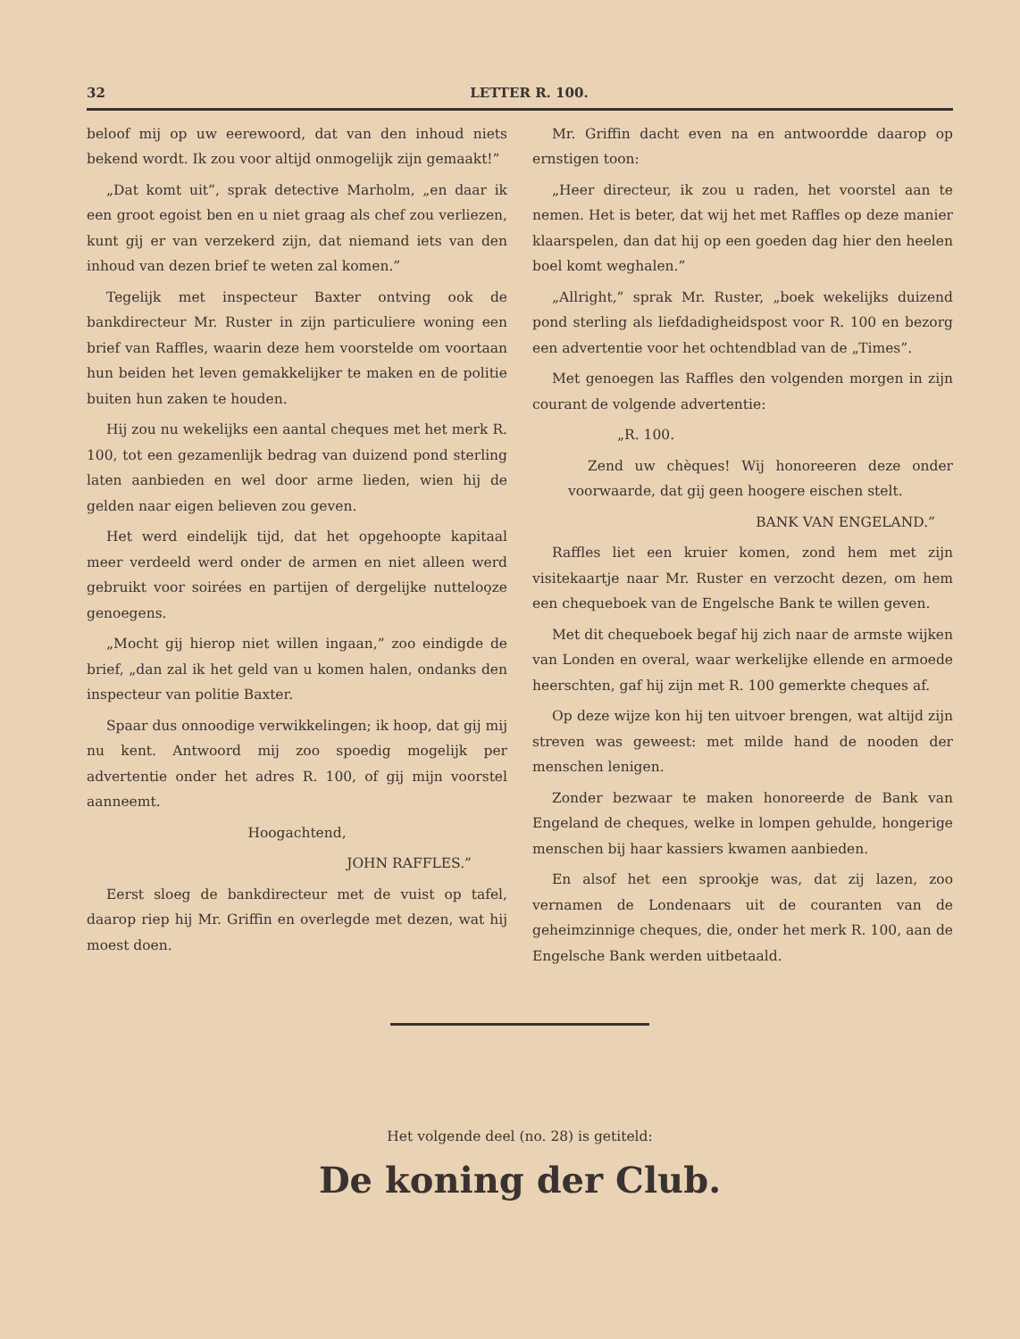32 LETTER R. 100.
beloof mij op uw eerewoord, dat van den inhoud niets bekend wordt. Ik zou voor altijd onmogelijk zijn gemaakt!”
„Dat komt uit”, sprak detective Marholm, „en daar ik een groot egoist ben en u niet graag als chef zou verliezen, kunt gij er van verzekerd zijn, dat niemand iets van den inhoud van dezen brief te weten zal komen.”
Tegelijk met inspecteur Baxter ontving ook de bankdirecteur Mr. Ruster in zijn particuliere woning een brief van Raffles, waarin deze hem voorstelde om voortaan hun beiden het leven gemakkelijker te maken en de politie buiten hun zaken te houden.
Hij zou nu wekelijks een aantal cheques met het merk R. 100, tot een gezamenlijk bedrag van duizend pond sterling laten aanbieden en wel door arme lieden, wien hij de gelden naar eigen believen zou geven.
Het werd eindelijk tijd, dat het opgehoopte kapitaal meer verdeeld werd onder de armen en niet alleen werd gebruikt voor soirées en partijen of dergelijke nutteloo̧ze genoegens.
„Mocht gij hierop niet willen ingaan,” zoo eindigde de brief, „dan zal ik het geld van u komen halen, ondanks den inspecteur van politie Baxter.
Spaar dus onnoodige verwikkelingen; ik hoop, dat gij mij nu kent. Antwoord mij zoo spoedig mogelijk per advertentie onder het adres R. 100, of gij mijn voorstel aanneemt.
Hoogachtend,
JOHN RAFFLES.”
Eerst sloeg de bankdirecteur met de vuist op tafel, daarop riep hij Mr. Griffin en overlegde met dezen, wat hij moest doen.
Mr. Griffin dacht even na en antwoordde daarop op ernstigen toon:
„Heer directeur, ik zou u raden, het voorstel aan te nemen. Het is beter, dat wij het met Raffles op deze manier klaarspelen, dan dat hij op een goeden dag hier den heelen boel komt weghalen.”
„Allright,” sprak Mr. Ruster, „boek wekelijks duizend pond sterling als liefdadigheidspost voor R. 100 en bezorg een advertentie voor het ochtendblad van de „Times”.
Met genoegen las Raffles den volgenden morgen in zijn courant de volgende advertentie:
„R. 100.
Zend uw chèques! Wij honoreeren deze onder voorwaarde, dat gij geen hoogere eischen stelt.
BANK VAN ENGELAND.”
Raffles liet een kruier komen, zond hem met zijn visitekaartje naar Mr. Ruster en verzocht dezen, om hem een chequeboek van de Engelsche Bank te willen geven.
Met dit chequeboek begaf hij zich naar de armste wijken van Londen en overal, waar werkelijke ellende en armoede heerschten, gaf hij zijn met R. 100 gemerkte cheques af.
Op deze wijze kon hij ten uitvoer brengen, wat altijd zijn streven was geweest: met milde hand de nooden der menschen lenigen.
Zonder bezwaar te maken honoreerde de Bank van Engeland de cheques, welke in lompen gehulde, hongerige menschen bij haar kassiers kwamen aanbieden.
En alsof het een sprookje was, dat zij lazen, zoo vernamen de Londenaars uit de couranten van de geheimzinnige cheques, die, onder het merk R. 100, aan de Engelsche Bank werden uitbetaald.
Het volgende deel (no. 28) is getiteld:
De koning der Club.